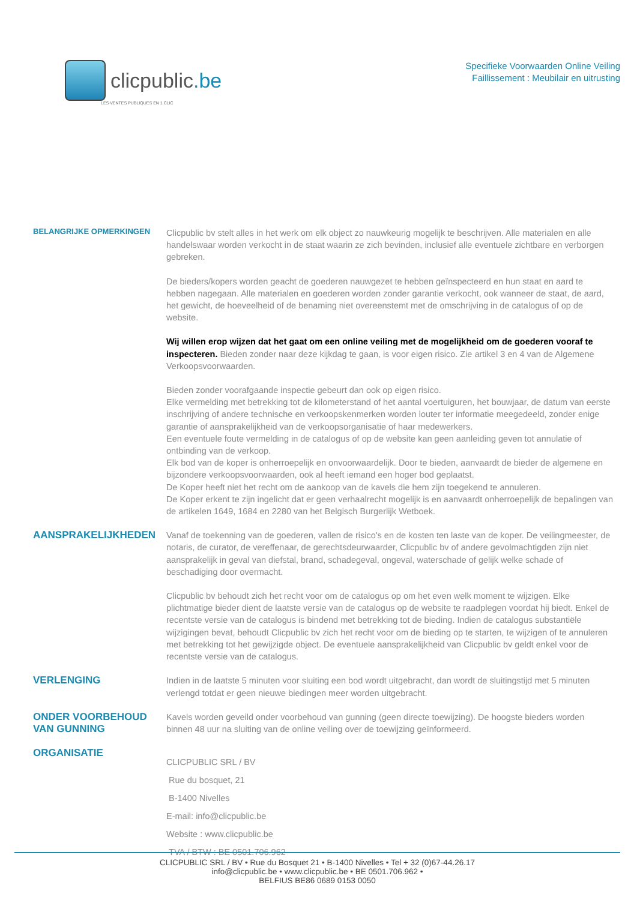clicpublic.be
LES VENTES PUBLIQUES EN 1 CLIC
Specifieke Voorwaarden Online Veiling
Faillissement : Meubilair en uitrusting
BELANGRIJKE OPMERKINGEN
Clicpublic bv stelt alles in het werk om elk object zo nauwkeurig mogelijk te beschrijven. Alle materialen en alle handelswaar worden verkocht in de staat waarin ze zich bevinden, inclusief alle eventuele zichtbare en verborgen gebreken.
De bieders/kopers worden geacht de goederen nauwgezet te hebben geïnspecteerd en hun staat en aard te hebben nagegaan. Alle materialen en goederen worden zonder garantie verkocht, ook wanneer de staat, de aard, het gewicht, de hoeveelheid of de benaming niet overeenstemt met de omschrijving in de catalogus of op de website.
Wij willen erop wijzen dat het gaat om een online veiling met de mogelijkheid om de goederen vooraf te inspecteren. Bieden zonder naar deze kijkdag te gaan, is voor eigen risico. Zie artikel 3 en 4 van de Algemene Verkoopsvoorwaarden.
Bieden zonder voorafgaande inspectie gebeurt dan ook op eigen risico.
Elke vermelding met betrekking tot de kilometerstand of het aantal voertuiguren, het bouwjaar, de datum van eerste inschrijving of andere technische en verkoopskenmerken worden louter ter informatie meegedeeld, zonder enige garantie of aansprakelijkheid van de verkoopsorganisatie of haar medewerkers.
Een eventuele foute vermelding in de catalogus of op de website kan geen aanleiding geven tot annulatie of ontbinding van de verkoop.
Elk bod van de koper is onherroepelijk en onvoorwaardelijk. Door te bieden, aanvaardt de bieder de algemene en bijzondere verkoopsvoorwaarden, ook al heeft iemand een hoger bod geplaatst.
De Koper heeft niet het recht om de aankoop van de kavels die hem zijn toegekend te annuleren.
De Koper erkent te zijn ingelicht dat er geen verhaalrecht mogelijk is en aanvaardt onherroepelijk de bepalingen van de artikelen 1649, 1684 en 2280 van het Belgisch Burgerlijk Wetboek.
AANSPRAKELIJKHEDEN
Vanaf de toekenning van de goederen, vallen de risico's en de kosten ten laste van de koper. De veilingmeester, de notaris, de curator, de vereffenaar, de gerechtsdeurwaarder, Clicpublic bv of andere gevolmachtigden zijn niet aansprakelijk in geval van diefstal, brand, schadegeval, ongeval, waterschade of gelijk welke schade of beschadiging door overmacht.
Clicpublic bv behoudt zich het recht voor om de catalogus op om het even welk moment te wijzigen. Elke plichtmatige bieder dient de laatste versie van de catalogus op de website te raadplegen voordat hij biedt. Enkel de recentste versie van de catalogus is bindend met betrekking tot de bieding. Indien de catalogus substantiële wijzigingen bevat, behoudt Clicpublic bv zich het recht voor om de bieding op te starten, te wijzigen of te annuleren met betrekking tot het gewijzigde object. De eventuele aansprakelijkheid van Clicpublic bv geldt enkel voor de recentste versie van de catalogus.
VERLENGING
Indien in de laatste 5 minuten voor sluiting een bod wordt uitgebracht, dan wordt de sluitingstijd met 5 minuten verlengd totdat er geen nieuwe biedingen meer worden uitgebracht.
ONDER VOORBEHOUD VAN GUNNING
Kavels worden geveild onder voorbehoud van gunning (geen directe toewijzing). De hoogste bieders worden binnen 48 uur na sluiting van de online veiling over de toewijzing geïnformeerd.
ORGANISATIE
CLICPUBLIC SRL / BV
Rue du bosquet, 21
B-1400 Nivelles
E-mail: info@clicpublic.be
Website : www.clicpublic.be
TVA / BTW : BE 0501.706.962
CLICPUBLIC SRL / BV • Rue du Bosquet 21 • B-1400 Nivelles • Tel + 32 (0)67-44.26.17
info@clicpublic.be • www.clicpublic.be • BE 0501.706.962 •
BELFIUS BE86 0689 0153 0050